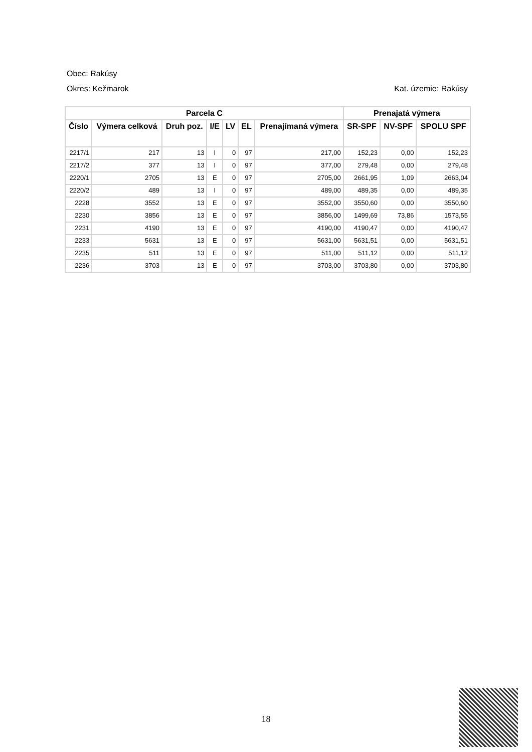Obec: Rakúsy
Okres: Kežmarok Kat. územie: Rakúsy
| Parcela C | | | | | | | Prenajatá výmera | | |
| --- | --- | --- | --- | --- | --- | --- | --- | --- | --- |
| Číslo | Výmera celková | Druh poz. | I/E | LV | EL | Prenajímaná výmera | SR-SPF | NV-SPF | SPOLU SPF |
| 2217/1 | 217 | 13 | I | 0 | 97 | 217,00 | 152,23 | 0,00 | 152,23 |
| 2217/2 | 377 | 13 | I | 0 | 97 | 377,00 | 279,48 | 0,00 | 279,48 |
| 2220/1 | 2705 | 13 | E | 0 | 97 | 2705,00 | 2661,95 | 1,09 | 2663,04 |
| 2220/2 | 489 | 13 | I | 0 | 97 | 489,00 | 489,35 | 0,00 | 489,35 |
| 2228 | 3552 | 13 | E | 0 | 97 | 3552,00 | 3550,60 | 0,00 | 3550,60 |
| 2230 | 3856 | 13 | E | 0 | 97 | 3856,00 | 1499,69 | 73,86 | 1573,55 |
| 2231 | 4190 | 13 | E | 0 | 97 | 4190,00 | 4190,47 | 0,00 | 4190,47 |
| 2233 | 5631 | 13 | E | 0 | 97 | 5631,00 | 5631,51 | 0,00 | 5631,51 |
| 2235 | 511 | 13 | E | 0 | 97 | 511,00 | 511,12 | 0,00 | 511,12 |
| 2236 | 3703 | 13 | E | 0 | 97 | 3703,00 | 3703,80 | 0,00 | 3703,80 |
18